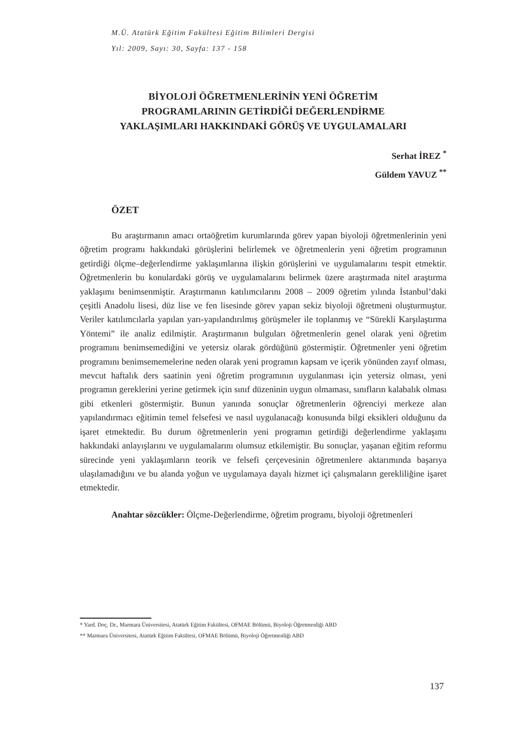M.Ü. Atatürk Eğitim Fakültesi Eğitim Bilimleri Dergisi
Yıl: 2009, Sayı: 30, Sayfa: 137 - 158
BİYOLOJİ ÖĞRETMENLERİNİN YENİ ÖĞRETİM
PROGRAMLARININ GETİRDİĞİ DEĞERLENDİRME
YAKLAŞIMLARI HAKKINDAKİ GÖRÜŞ VE UYGULAMALARI
Serhat İREZ <sup>*</sup>
Güldem YAVUZ <sup>**</sup>
ÖZET
Bu araştırmanın amacı ortaöğretim kurumlarında görev yapan biyoloji öğretmenlerinin yeni öğretim programı hakkındaki görüşlerini belirlemek ve öğretmenlerin yeni öğretim programının getirdiği ölçme–değerlendirme yaklaşımlarına ilişkin görüşlerini ve uygulamalarını tespit etmektir. Öğretmenlerin bu konulardaki görüş ve uygulamalarını belirmek üzere araştırmada nitel araştırma yaklaşımı benimsenmiştir. Araştırmanın katılımcılarını 2008 – 2009 öğretim yılında İstanbul’daki çeşitli Anadolu lisesi, düz lise ve fen lisesinde görev yapan sekiz biyoloji öğretmeni oluşturmuştur. Veriler katılımcılarla yapılan yarı-yapılandırılmış görüşmeler ile toplanmış ve “Sürekli Karşılaştırma Yöntemi” ile analiz edilmiştir. Araştırmanın bulguları öğretmenlerin genel olarak yeni öğretim programını benimsemediğini ve yetersiz olarak gördüğünü göstermiştir. Öğretmenler yeni öğretim programını benimsememelerine neden olarak yeni programın kapsam ve içerik yönünden zayıf olması, mevcut haftalık ders saatinin yeni öğretim programının uygulanması için yetersiz olması, yeni programın gereklerini yerine getirmek için sınıf düzeninin uygun olmaması, sınıfların kalabalık olması gibi etkenleri göstermiştir. Bunun yanında sonuçlar öğretmenlerin öğrenciyi merkeze alan yapılandırmacı eğitimin temel felsefesi ve nasıl uygulanacağı konusunda bilgi eksikleri olduğunu da işaret etmektedir. Bu durum öğretmenlerin yeni programın getirdiği değerlendirme yaklaşımı hakkındaki anlayışlarını ve uygulamalarını olumsuz etkilemiştir. Bu sonuçlar, yaşanan eğitim reformu sürecinde yeni yaklaşımların teorik ve felsefi çerçevesinin öğretmenlere aktarımında başarıya ulaşılamadığını ve bu alanda yoğun ve uygulamaya dayalı hizmet içi çalışmaların gerekliliğine işaret etmektedir.
Anahtar sözcükler: Ölçme-Değerlendirme, öğretim programı, biyoloji öğretmenleri
* Yard. Doç. Dr., Marmara Üniversitesi, Atatürk Eğitim Fakültesi, OFMAE Bölümü, Biyoloji Öğretmenliği ABD
** Marmara Üniversitesi, Atatürk Eğitim Fakültesi, OFMAE Bölümü, Biyoloji Öğretmenliği ABD
137